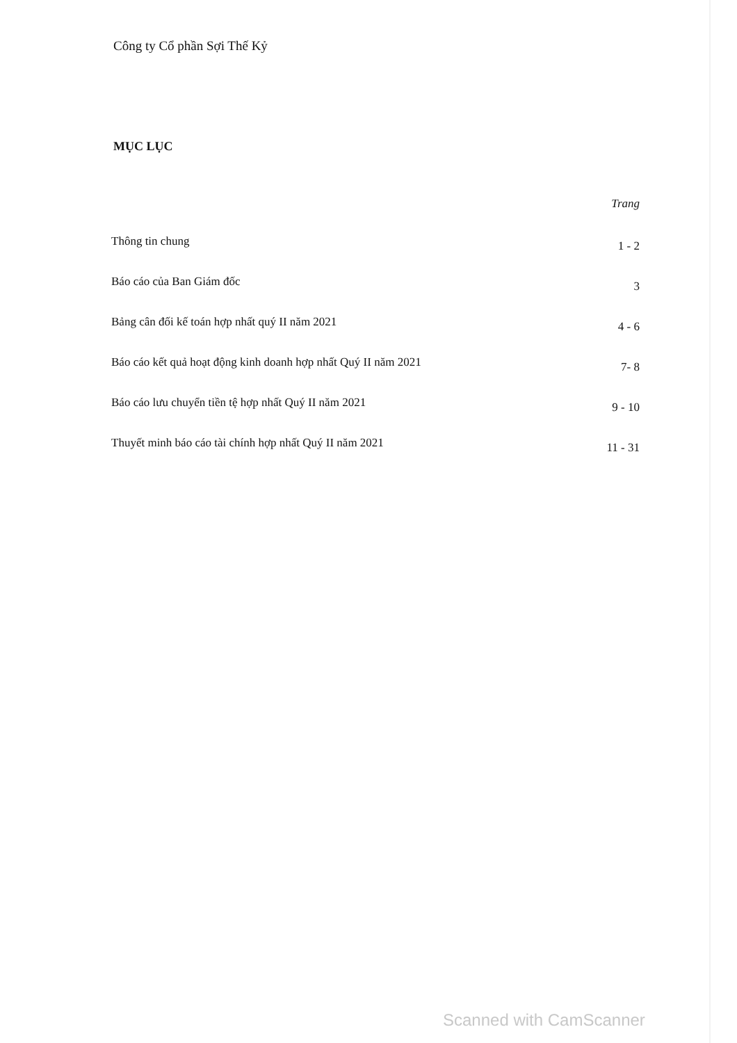Công ty Cổ phần Sợi Thế Kỷ
MỤC LỤC
| | Trang |
| --- | --- |
| Thông tin chung | 1 - 2 |
| Báo cáo của Ban Giám đốc | 3 |
| Bảng cân đối kế toán hợp nhất quý II năm 2021 | 4 - 6 |
| Báo cáo kết quả hoạt động kinh doanh hợp nhất Quý II năm 2021 | 7- 8 |
| Báo cáo lưu chuyển tiền tệ hợp nhất Quý II năm 2021 | 9 - 10 |
| Thuyết minh báo cáo tài chính hợp nhất Quý II năm 2021 | 11 - 31 |
Scanned with CamScanner